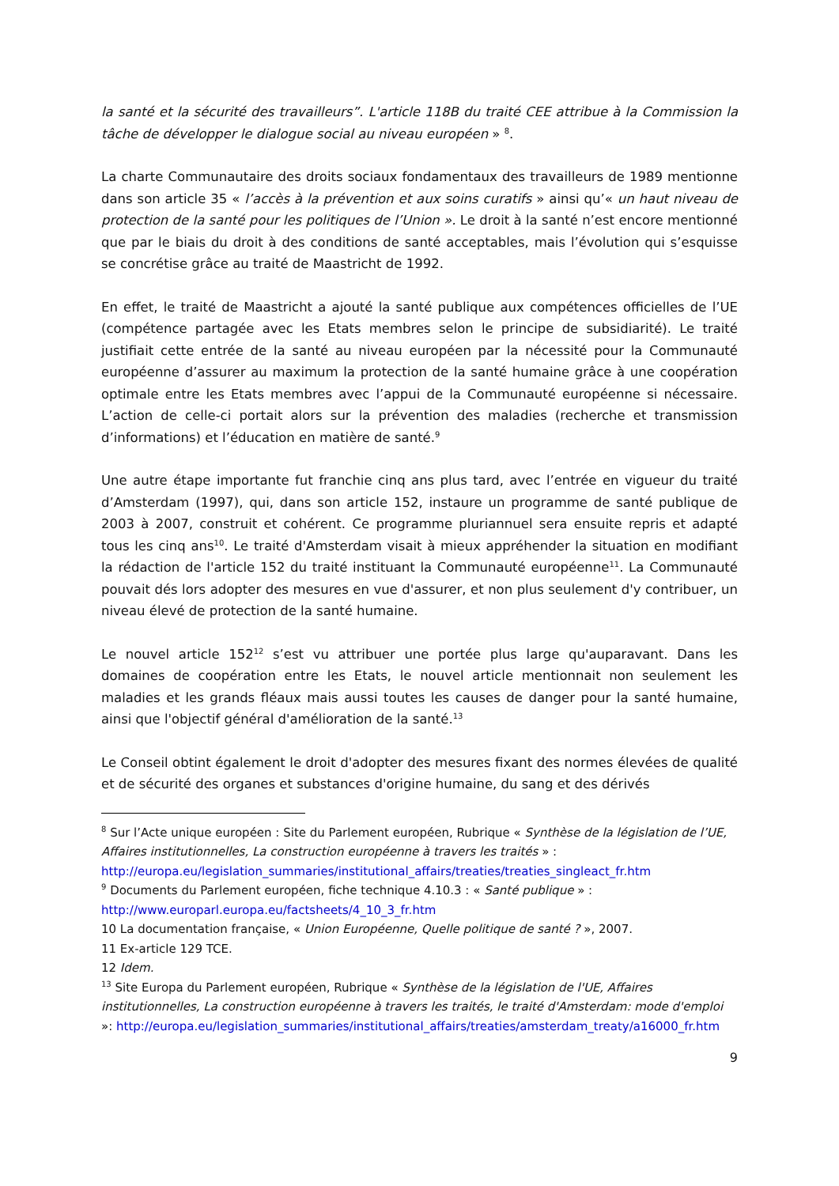la santé et la sécurité des travailleurs”. L'article 118B du traité CEE attribue à la Commission la tâche de développer le dialogue social au niveau européen » <sup>8</sup>.
La charte Communautaire des droits sociaux fondamentaux des travailleurs de 1989 mentionne dans son article 35 « l’accès à la prévention et aux soins curatifs » ainsi qu’« un haut niveau de protection de la santé pour les politiques de l’Union ». Le droit à la santé n’est encore mentionné que par le biais du droit à des conditions de santé acceptables, mais l’évolution qui s’esquisse se concrétise grâce au traité de Maastricht de 1992.
En effet, le traité de Maastricht a ajouté la santé publique aux compétences officielles de l’UE (compétence partagée avec les Etats membres selon le principe de subsidiarité). Le traité justifiait cette entrée de la santé au niveau européen par la nécessité pour la Communauté européenne d’assurer au maximum la protection de la santé humaine grâce à une coopération optimale entre les Etats membres avec l’appui de la Communauté européenne si nécessaire. L’action de celle-ci portait alors sur la prévention des maladies (recherche et transmission d’informations) et l’éducation en matière de santé.<sup>9</sup>
Une autre étape importante fut franchie cinq ans plus tard, avec l’entrée en vigueur du traité d’Amsterdam (1997), qui, dans son article 152, instaure un programme de santé publique de 2003 à 2007, construit et cohérent. Ce programme pluriannuel sera ensuite repris et adapté tous les cinq ans<sup>10</sup>. Le traité d'Amsterdam visait à mieux appréhender la situation en modifiant la rédaction de l'article 152 du traité instituant la Communauté européenne<sup>11</sup>. La Communauté pouvait dés lors adopter des mesures en vue d'assurer, et non plus seulement d'y contribuer, un niveau élevé de protection de la santé humaine.
Le nouvel article 152<sup>12</sup> s’est vu attribuer une portée plus large qu'auparavant. Dans les domaines de coopération entre les Etats, le nouvel article mentionnait non seulement les maladies et les grands fléaux mais aussi toutes les causes de danger pour la santé humaine, ainsi que l'objectif général d'amélioration de la santé.<sup>13</sup>
Le Conseil obtint également le droit d'adopter des mesures fixant des normes élevées de qualité et de sécurité des organes et substances d'origine humaine, du sang et des dérivés
<sup>8</sup> Sur l’Acte unique européen : Site du Parlement européen, Rubrique « Synthèse de la législation de l’UE, Affaires institutionnelles, La construction européenne à travers les traités » : http://europa.eu/legislation_summaries/institutional_affairs/treaties/treaties_singleact_fr.htm
<sup>9</sup> Documents du Parlement européen, fiche technique 4.10.3 : « Santé publique » : http://www.europarl.europa.eu/factsheets/4_10_3_fr.htm
10 La documentation française, « Union Européenne, Quelle politique de santé ? », 2007.
11 Ex-article 129 TCE.
12 Idem.
<sup>13</sup> Site Europa du Parlement européen, Rubrique « Synthèse de la législation de l'UE, Affaires institutionnelles, La construction européenne à travers les traités, le traité d'Amsterdam: mode d'emploi »: http://europa.eu/legislation_summaries/institutional_affairs/treaties/amsterdam_treaty/a16000_fr.htm
9